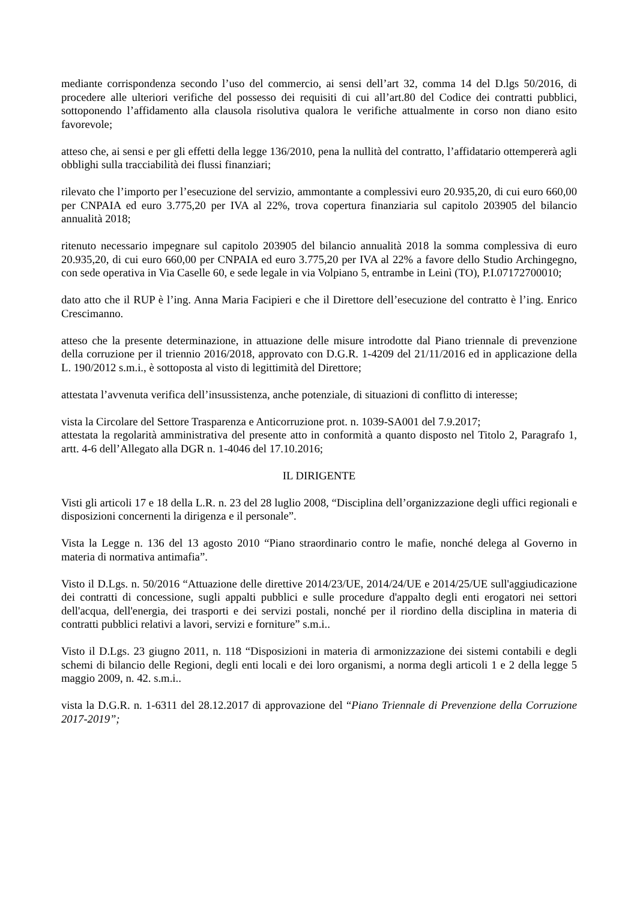mediante corrispondenza secondo l’uso del commercio, ai sensi dell’art 32, comma 14 del D.lgs 50/2016, di procedere alle ulteriori verifiche del possesso dei requisiti di cui all’art.80 del Codice dei contratti pubblici, sottoponendo l’affidamento alla clausola risolutiva qualora le verifiche attualmente in corso non diano esito favorevole;
atteso che, ai sensi e per gli effetti della legge 136/2010, pena la nullità del contratto, l’affidatario ottempererà agli obblighi sulla tracciabilità dei flussi finanziari;
rilevato che l’importo per l’esecuzione del servizio, ammontante a complessivi euro 20.935,20, di cui euro 660,00 per CNPAIA ed euro 3.775,20 per IVA al 22%, trova copertura finanziaria sul capitolo 203905 del bilancio annualità 2018;
ritenuto necessario impegnare sul capitolo 203905 del bilancio annualità 2018 la somma complessiva di euro 20.935,20, di cui euro 660,00 per CNPAIA ed euro 3.775,20 per IVA al 22% a favore dello Studio Archingegno, con sede operativa in Via Caselle 60, e sede legale in via Volpiano 5, entrambe in Leinì (TO), P.I.07172700010;
dato atto che il RUP è l’ing. Anna Maria Facipieri e che il Direttore dell’esecuzione del contratto è l’ing. Enrico Crescimanno.
atteso che la presente determinazione, in attuazione delle misure introdotte dal Piano triennale di prevenzione della corruzione per il triennio 2016/2018, approvato con D.G.R. 1-4209 del 21/11/2016 ed in applicazione della L. 190/2012 s.m.i., è sottoposta al visto di legittimità del Direttore;
attestata l’avvenuta verifica dell’insussistenza, anche potenziale, di situazioni di conflitto di interesse;
vista la Circolare del Settore Trasparenza e Anticorruzione prot. n. 1039-SA001 del 7.9.2017;
attestata la regolarità amministrativa del presente atto in conformità a quanto disposto nel Titolo 2, Paragrafo 1, artt. 4-6 dell’Allegato alla DGR n. 1-4046 del 17.10.2016;
IL DIRIGENTE
Visti gli articoli 17 e 18 della L.R. n. 23 del 28 luglio 2008, “Disciplina dell’organizzazione degli uffici regionali e disposizioni concernenti la dirigenza e il personale”.
Vista la Legge n. 136 del 13 agosto 2010 “Piano straordinario contro le mafie, nonché delega al Governo in materia di normativa antimafia”.
Visto il D.Lgs. n. 50/2016 “Attuazione delle direttive 2014/23/UE, 2014/24/UE e 2014/25/UE sull'aggiudicazione dei contratti di concessione, sugli appalti pubblici e sulle procedure d'appalto degli enti erogatori nei settori dell'acqua, dell'energia, dei trasporti e dei servizi postali, nonché per il riordino della disciplina in materia di contratti pubblici relativi a lavori, servizi e forniture” s.m.i..
Visto il D.Lgs. 23 giugno 2011, n. 118 “Disposizioni in materia di armonizzazione dei sistemi contabili e degli schemi di bilancio delle Regioni, degli enti locali e dei loro organismi, a norma degli articoli 1 e 2 della legge 5 maggio 2009, n. 42. s.m.i..
vista la D.G.R. n. 1-6311 del 28.12.2017 di approvazione del “Piano Triennale di Prevenzione della Corruzione 2017-2019”;